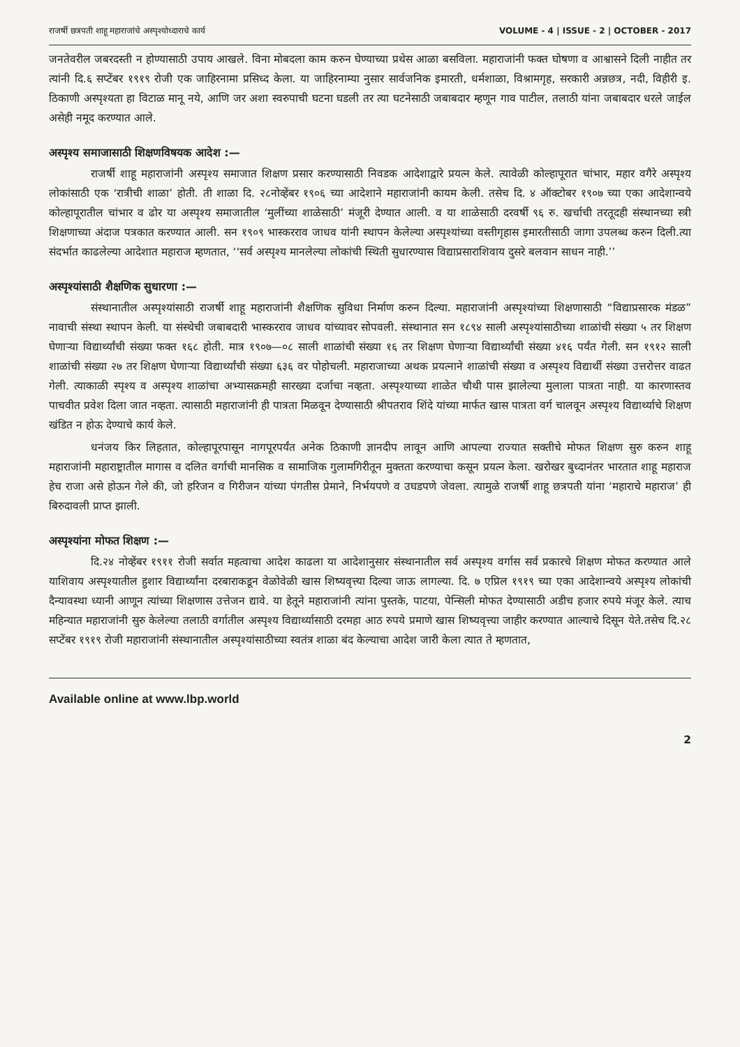राजर्षी छत्रपती शाहू महाराजांचे अस्पृश्योध्दाराचे कार्य VOLUME - 4 | ISSUE - 2 | OCTOBER - 2017
जनतेवरील जबरदस्ती न होण्यासाठी उपाय आखले. विना मोबदला काम करुन घेण्याच्या प्रथेस आळा बसविला. महाराजांनी फक्त घोषणा व आश्वासने दिली नाहीत तर त्यांनी दि.६ सप्टेंबर १९१९ रोजी एक जाहिरनामा प्रसिध्द केला. या जाहिरनाम्या नुसार सार्वजनिक इमारती, धर्मशाळा, विश्रामगृह, सरकारी अन्नछत्र, नदी, विहीरी इ. ठिकाणी अस्पृश्यता हा विटाळ मानू नये, आणि जर अशा स्वरुपाची घटना घडली तर त्या घटनेसाठी जबाबदार म्हणून गाव पाटील, तलाठी यांना जबाबदार धरले जाईल असेही नमूद करण्यात आले.
अस्पृश्य समाजासाठी शिक्षणविषयक आदेश :—
राजर्षी शाहू महाराजांनी अस्पृश्य समाजात शिक्षण प्रसार करण्यासाठी निवडक आदेशाद्वारे प्रयत्न केले. त्यावेळी कोल्हापूरात चांभार, महार वगैरे अस्पृश्य लोकांसाठी एक ‘रात्रीची शाळा’ होती. ती शाळा दि. २८नोव्हेंबर १९०६ च्या आदेशाने महाराजांनी कायम केली. तसेच दि. ४ ऑक्टोबर १९०७ च्या एका आदेशान्वये कोल्हापूरातील चांभार व ढोर या अस्पृश्य समाजातील ‘मुलींच्या शाळेसाठी’ मंजूरी देण्यात आली. व या शाळेसाठी दरवर्षी ९६ रु. खर्चाची तरतूदही संस्थानच्या स्त्री शिक्षणाच्या अंदाज पत्रकात करण्यात आली. सन १९०९ भास्करराव जाधव यांनी स्थापन केलेल्या अस्पृश्यांच्या वस्तीगृहास इमारतीसाठी जागा उपलब्ध करुन दिली.त्या संदर्भात काढलेल्या आदेशात महाराज म्हणतात, ‘‘सर्व अस्पृश्य मानलेल्या लोकांची स्थिती सुधारण्यास विद्याप्रसाराशिवाय दुसरे बलवान साधन नाही.’’
अस्पृश्यांसाठी शैक्षणिक सुधारणा :—
संस्थानातील अस्पृश्यांसाठी राजर्षी शाहू महाराजांनी शैक्षणिक सुविधा निर्माण करुन दिल्या. महाराजांनी अस्पृश्यांच्या शिक्षणासाठी “विद्याप्रसारक मंडळ” नावाची संस्था स्थापन केली. या संस्थेची जबाबदारी भास्करराव जाधव यांच्यावर सोपवली. संस्थानात सन १८९४ साली अस्पृश्यांसाठीच्या शाळांची संख्या ५ तर शिक्षण घेणाऱ्या विद्यार्थ्यांची संख्या फक्त १६८ होती. मात्र १९०७—०८ साली शाळांची संख्या १६ तर शिक्षण घेणाऱ्या विद्यार्थ्यांची संख्या ४१६ पर्यंत गेली. सन १९१२ साली शाळांची संख्या २७ तर शिक्षण घेणाऱ्या विद्यार्थ्यांची संख्या ६३६ वर पोहोचली. महाराजाच्या अथक प्रयत्नाने शाळांची संख्या व अस्पृश्य विद्यार्थी संख्या उत्तरोत्तर वाढत गेली. त्याकाळी स्पृश्य व अस्पृश्य शाळांचा अभ्यासक्रमही सारख्या दर्जाचा नव्हता. अस्पृश्याच्या शाळेत चौथी पास झालेल्या मुलाला पात्रता नाही. या कारणास्तव पाचवीत प्रवेश दिला जात नव्हता. त्यासाठी महाराजांनी ही पात्रता मिळवून देण्यासाठी श्रीपतराव शिंदे यांच्या मार्फत खास पात्रता वर्ग चालवून अस्पृश्य विद्यार्थ्याचे शिक्षण खंडित न होऊ देण्याचे कार्य केले.
धनंजय किर लिहतात, कोल्हापूरपासून नागपूरपर्यंत अनेक ठिकाणी ज्ञानदीप लावून आणि आपल्या राज्यात सक्तीचे मोफत शिक्षण सुरु करुन शाहू महाराजांनी महाराष्ट्रातील मागास व दलित वर्गाची मानसिक व सामाजिक गुलामगिरीतून मुक्तता करण्याचा कसून प्रयत्न केला. खरोखर बुध्दानंतर भारतात शाहू महाराज हेच राजा असे होऊन गेले की, जो हरिजन व गिरीजन यांच्या पंगतीस प्रेमाने, निर्भयपणे व उघडपणे जेवला. त्यामुळे राजर्षी शाहू छत्रपती यांना ‘महाराचे महाराज’ ही बिरुदावली प्राप्त झाली.
अस्पृश्यांना मोफत शिक्षण :—
दि.२४ नोव्हेंबर १९११ रोजी सर्वात महत्वाचा आदेश काढला या आदेशानुसार संस्थानातील सर्व अस्पृश्य वर्गास सर्व प्रकारचे शिक्षण मोफत करण्यात आले याशिवाय अस्पृश्यातील हुशार विद्यार्थ्यांना दरबाराकडून वेळोवेळी खास शिष्यवृत्त्या दिल्या जाऊ लागल्या. दि. ७ एप्रिल १९१९ च्या एका आदेशान्वये अस्पृश्य लोकांची दैन्यावस्था ध्यानी आणून त्यांच्या शिक्षणास उत्तेजन द्यावे. या हेतूने महाराजांनी त्यांना पुस्तके, पाटया, पेन्सिली मोफत देण्यासाठी अडीच हजार रुपये मंजूर केले. त्याच महिन्यात महाराजांनी सुरु केलेल्या तलाठी वर्गातील अस्पृश्य विद्यार्थ्यासाठी दरमहा आठ रुपये प्रमाणे खास शिष्यवृत्त्या जाहीर करण्यात आल्याचे दिसून येते.तसेच दि.२८ सप्टेंबर १९१९ रोजी महाराजांनी संस्थानातील अस्पृश्यांसाठीच्या स्वतंत्र शाळा बंद केल्याचा आदेश जारी केला त्यात ते म्हणतात,
Available online at www.lbp.world
2